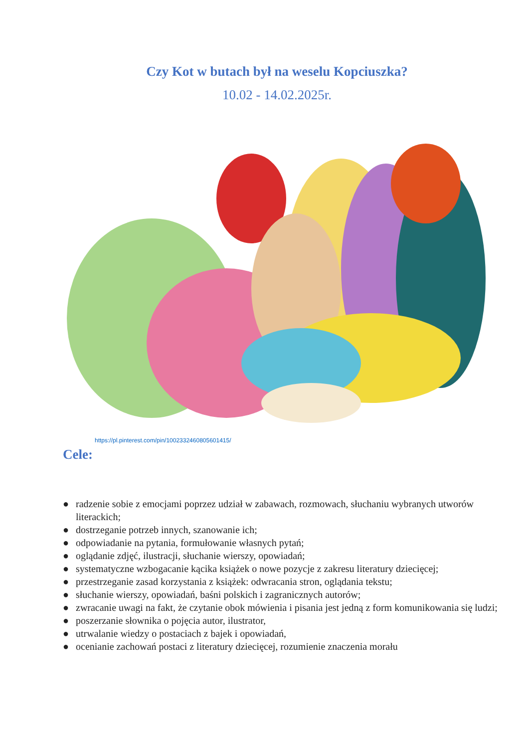Czy Kot w butach był na weselu Kopciuszka?
10.02 - 14.02.2025r.
https://pl.pinterest.com/pin/1002332460805601415/
Cele:
● radzenie sobie z emocjami poprzez udział w zabawach, rozmowach, słuchaniu wybranych utworów literackich;
● dostrzeganie potrzeb innych, szanowanie ich;
● odpowiadanie na pytania, formułowanie własnych pytań;
● oglądanie zdjęć, ilustracji, słuchanie wierszy, opowiadań;
● systematyczne wzbogacanie kącika książek o nowe pozycje z zakresu literatury dziecięcej;
● przestrzeganie zasad korzystania z książek: odwracania stron, oglądania tekstu;
● słuchanie wierszy, opowiadań, baśni polskich i zagranicznych autorów;
● zwracanie uwagi na fakt, że czytanie obok mówienia i pisania jest jedną z form komunikowania się ludzi;
● poszerzanie słownika o pojęcia autor, ilustrator,
● utrwalanie wiedzy o postaciach z bajek i opowiadań,
● ocenianie zachowań postaci z literatury dziecięcej, rozumienie znaczenia morału